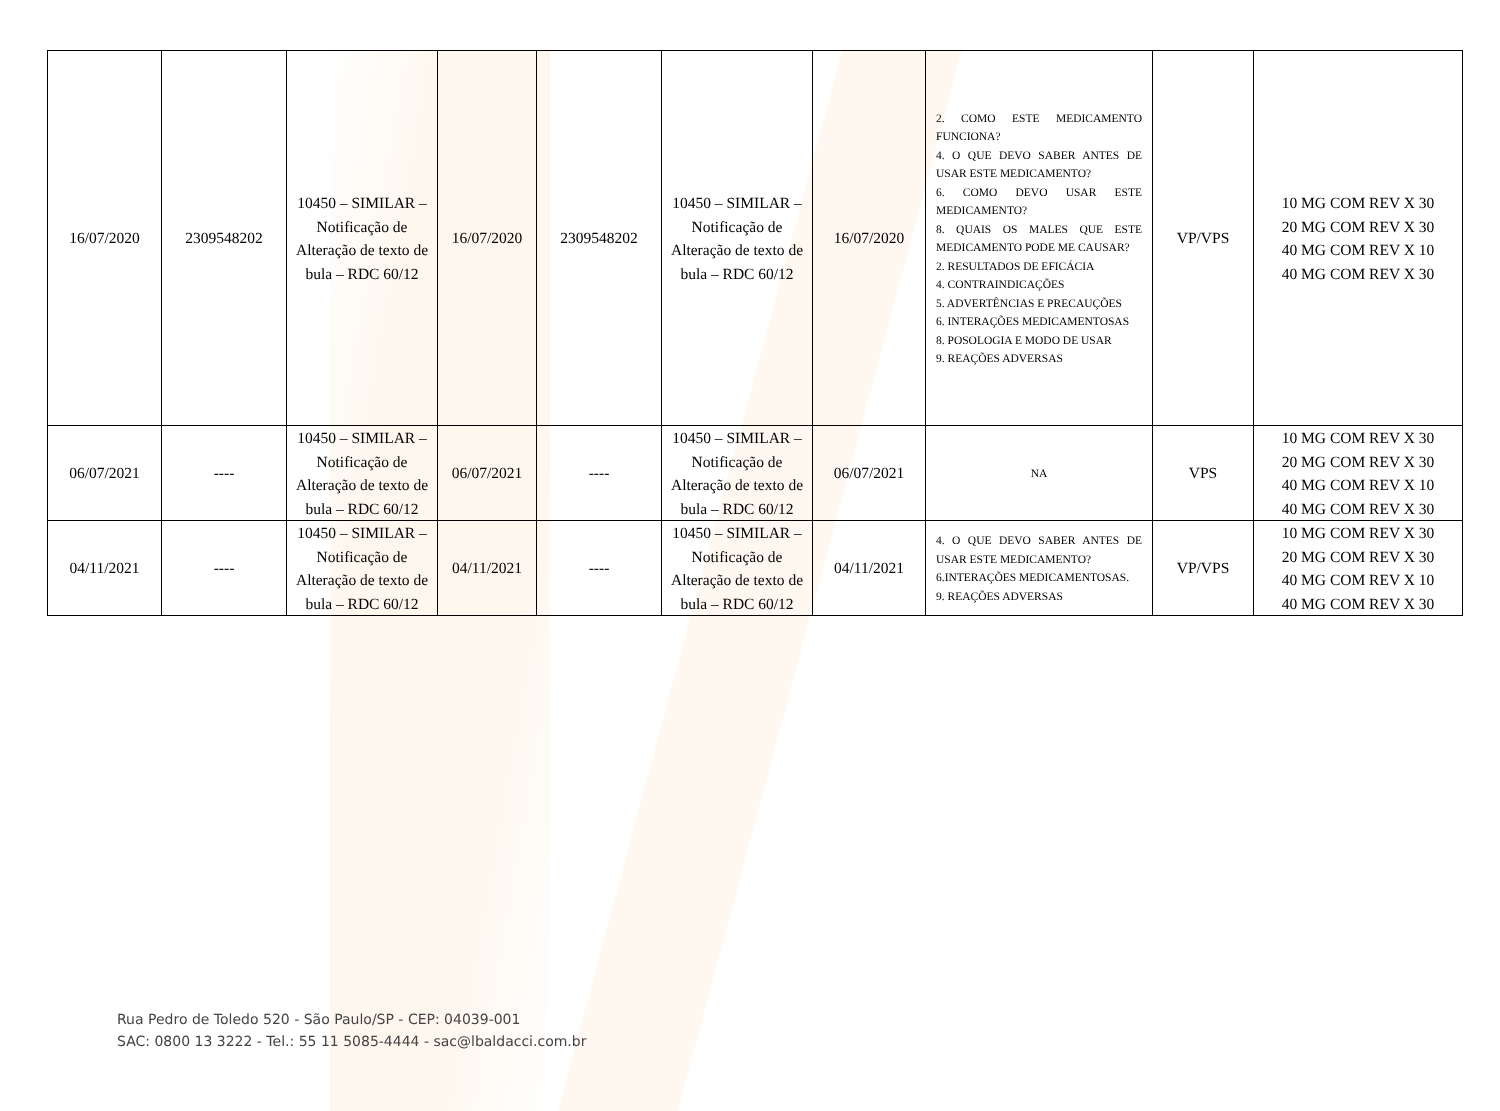| 16/07/2020 | 2309548202 | 10450 – SIMILAR – Notificação de Alteração de texto de bula – RDC 60/12 | 16/07/2020 | 2309548202 | 10450 – SIMILAR – Notificação de Alteração de texto de bula – RDC 60/12 | 16/07/2020 | 2. COMO ESTE MEDICAMENTO FUNCIONA? 4. O QUE DEVO SABER ANTES DE USAR ESTE MEDICAMENTO? 6. COMO DEVO USAR ESTE MEDICAMENTO? 8. QUAIS OS MALES QUE ESTE MEDICAMENTO PODE ME CAUSAR? 2. RESULTADOS DE EFICÁCIA 4. CONTRAINDICAÇÕES 5. ADVERTÊNCIAS E PRECAUÇÕES 6. INTERAÇÕES MEDICAMENTOSAS 8. POSOLOGIA E MODO DE USAR 9. REAÇÕES ADVERSAS | VP/VPS | 10 MG COM REV X 30 20 MG COM REV X 30 40 MG COM REV X 10 40 MG COM REV X 30 |
| 06/07/2021 | ---- | 10450 – SIMILAR – Notificação de Alteração de texto de bula – RDC 60/12 | 06/07/2021 | ---- | 10450 – SIMILAR – Notificação de Alteração de texto de bula – RDC 60/12 | 06/07/2021 | NA | VPS | 10 MG COM REV X 30 20 MG COM REV X 30 40 MG COM REV X 10 40 MG COM REV X 30 |
| 04/11/2021 | ---- | 10450 – SIMILAR – Notificação de Alteração de texto de bula – RDC 60/12 | 04/11/2021 | ---- | 10450 – SIMILAR – Notificação de Alteração de texto de bula – RDC 60/12 | 04/11/2021 | 4. O QUE DEVO SABER ANTES DE USAR ESTE MEDICAMENTO? 6.INTERAÇÕES MEDICAMENTOSAS. 9. REAÇÕES ADVERSAS | VP/VPS | 10 MG COM REV X 30 20 MG COM REV X 30 40 MG COM REV X 10 40 MG COM REV X 30 |
Rua Pedro de Toledo 520 - São Paulo/SP - CEP: 04039-001
SAC: 0800 13 3222 - Tel.: 55 11 5085-4444 - sac@lbaldacci.com.br